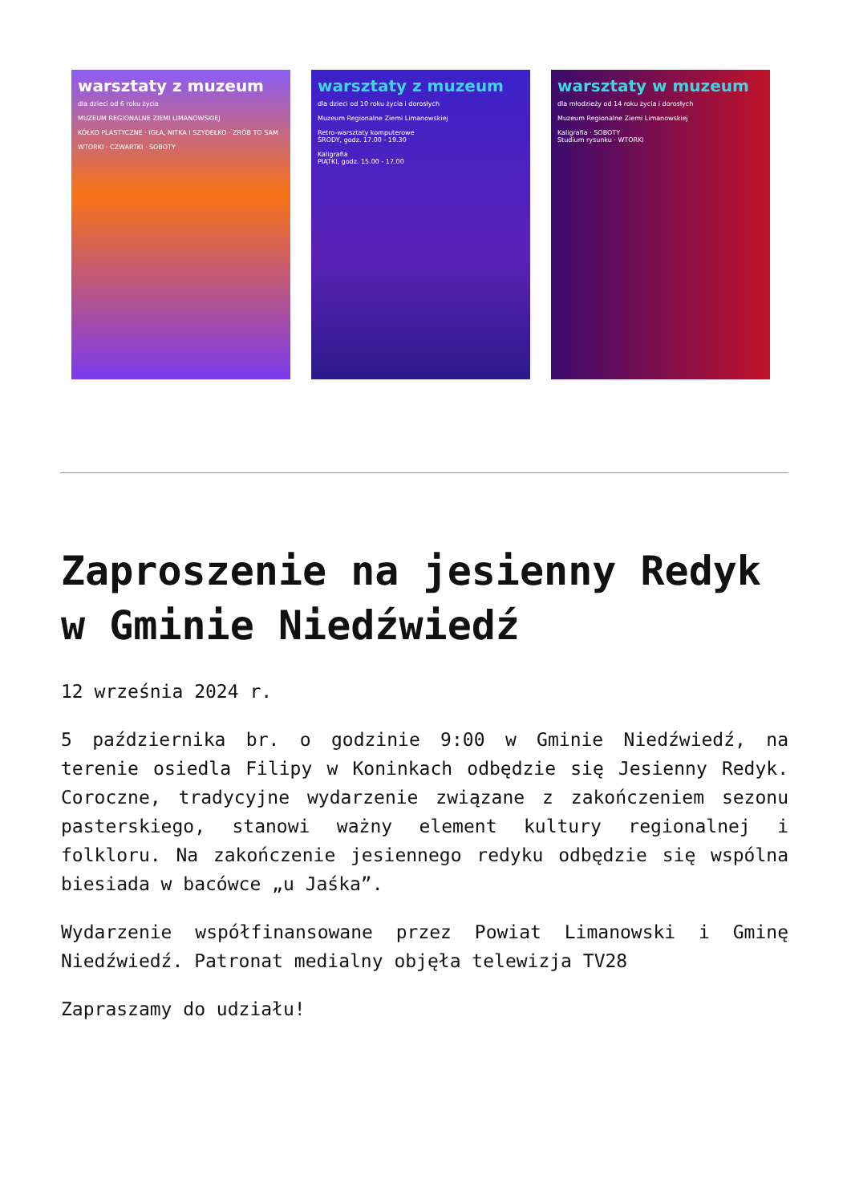warsztaty z muzeum
dla dzieci od 6 roku życia
MUZEUM REGIONALNE ZIEMI LIMANOWSKIEJ
KÓŁKO PLASTYCZNE · IGŁA, NITKA I SZYDEŁKO · ZRÓB TO SAM
WTORKI · CZWARTKI · SOBOTY
warsztaty z muzeum
dla dzieci od 10 roku życia i dorosłych
Muzeum Regionalne Ziemi Limanowskiej
Retro-warsztaty komputerowe
ŚRODY, godz. 17.00 - 19.30
Kaligrafia
PIĄTKI, godz. 15.00 - 17.00
warsztaty w muzeum
dla młodzieży od 14 roku życia i dorosłych
Muzeum Regionalne Ziemi Limanowskiej
Kaligrafia · SOBOTY
Studium rysunku · WTORKI
Zaproszenie na jesienny Redyk w Gminie Niedźwiedź
12 września 2024 r.
5 października br. o godzinie 9:00 w Gminie Niedźwiedź, na terenie osiedla Filipy w Koninkach odbędzie się Jesienny Redyk. Coroczne, tradycyjne wydarzenie związane z zakończeniem sezonu pasterskiego, stanowi ważny element kultury regionalnej i folkloru. Na zakończenie jesiennego redyku odbędzie się wspólna biesiada w bacówce „u Jaśka”.
Wydarzenie współfinansowane przez Powiat Limanowski i Gminę Niedźwiedź. Patronat medialny objęła telewizja TV28
Zapraszamy do udziału!